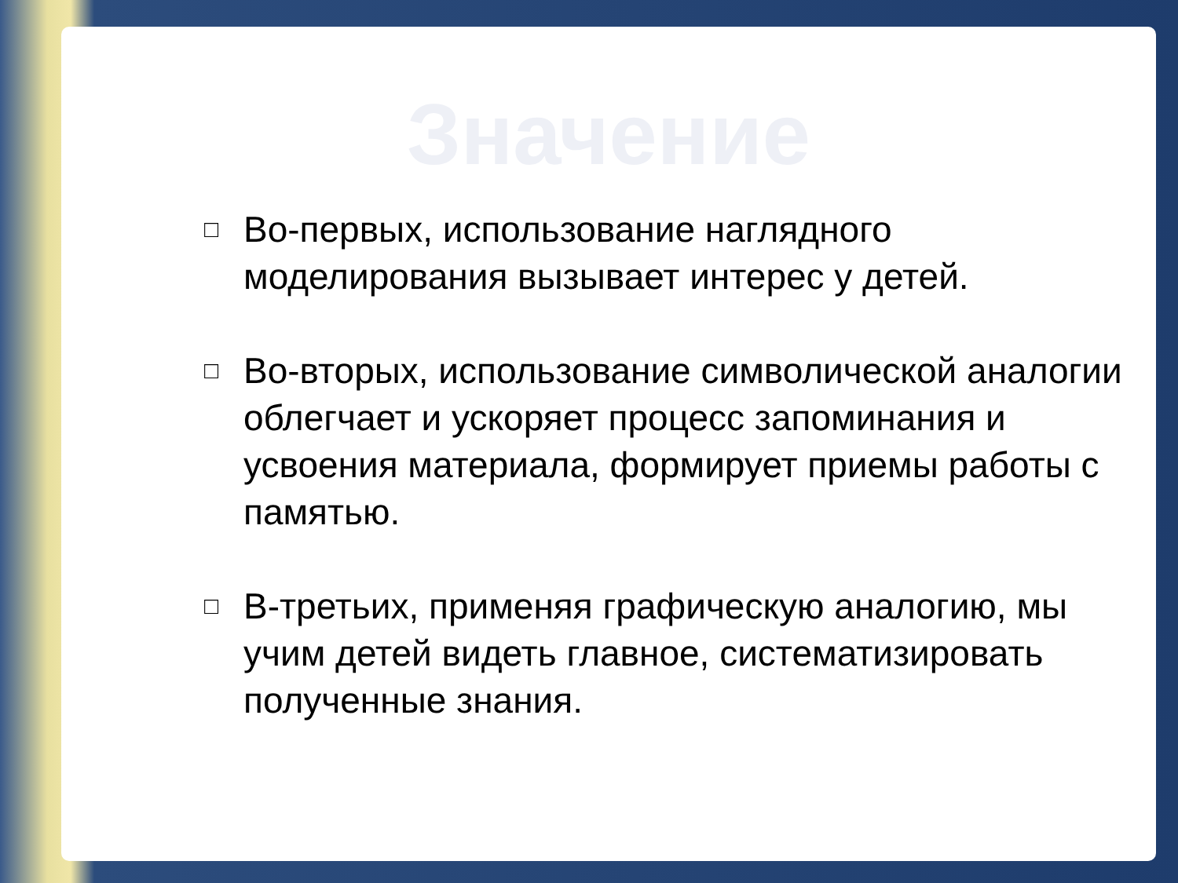Значение
□ Во-первых, использование наглядного моделирования вызывает интерес у детей.
□ Во-вторых, использование символической аналогии облегчает и ускоряет процесс запоминания и усвоения материала, формирует приемы работы с памятью.
□ В-третьих, применяя графическую аналогию, мы учим детей видеть главное, систематизировать полученные знания.